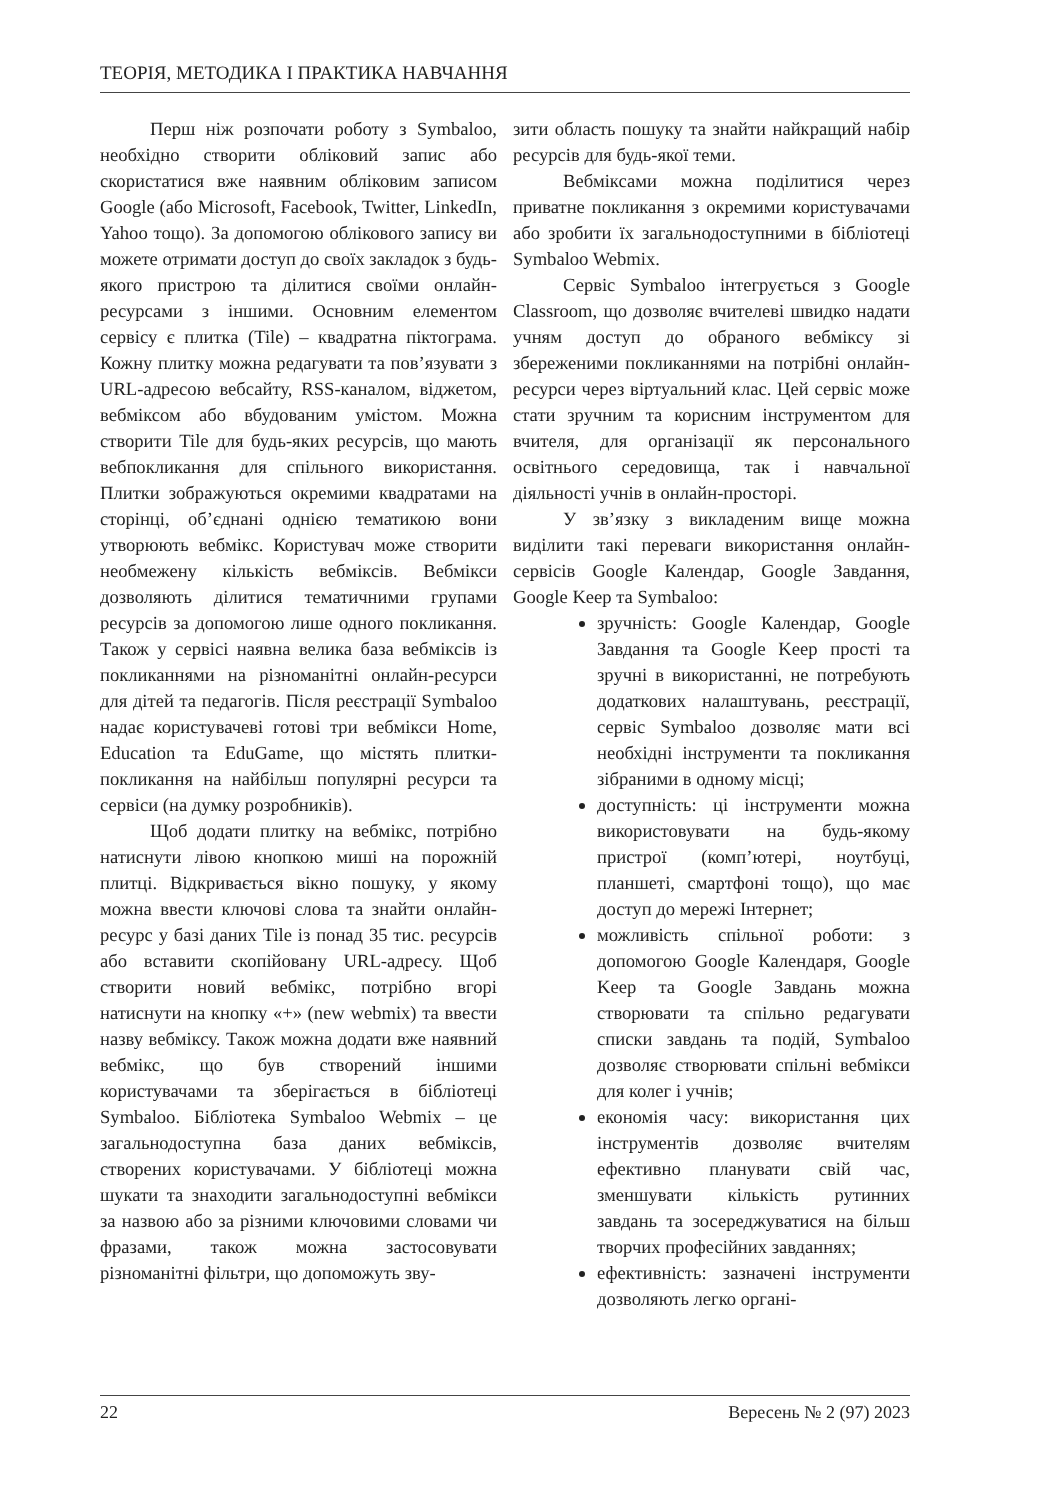ТЕОРІЯ, МЕТОДИКА І ПРАКТИКА НАВЧАННЯ
Перш ніж розпочати роботу з Symbaloo, необхідно створити обліковий запис або скористатися вже наявним обліковим записом Google (або Microsoft, Facebook, Twitter, LinkedIn, Yahoo тощо). За допомогою облікового запису ви можете отримати доступ до своїх закладок з будь-якого пристрою та ділитися своїми онлайн-ресурсами з іншими. Основним елементом сервісу є плитка (Tile) – квадратна піктограма. Кожну плитку можна редагувати та пов’язувати з URL-адресою вебсайту, RSS-каналом, віджетом, вебміксом або вбудованим умістом. Можна створити Tile для будь-яких ресурсів, що мають вебпокликання для спільного використання. Плитки зображуються окремими квадратами на сторінці, об’єднані однією тематикою вони утворюють вебмікс. Користувач може створити необмежену кількість вебміксів. Вебмікси дозволяють ділитися тематичними групами ресурсів за допомогою лише одного покликання. Також у сервісі наявна велика база вебміксів із покликаннями на різноманітні онлайн-ресурси для дітей та педагогів. Після реєстрації Symbaloo надає користувачеві готові три вебмікси Home, Education та EduGame, що містять плитки-покликання на найбільш популярні ресурси та сервіси (на думку розробників).
Щоб додати плитку на вебмікс, потрібно натиснути лівою кнопкою миші на порожній плитці. Відкривається вікно пошуку, у якому можна ввести ключові слова та знайти онлайн-ресурс у базі даних Tile із понад 35 тис. ресурсів або вставити скопійовану URL-адресу. Щоб створити новий вебмікс, потрібно вгорі натиснути на кнопку «+» (new webmix) та ввести назву вебміксу. Також можна додати вже наявний вебмікс, що був створений іншими користувачами та зберігається в бібліотеці Symbaloo. Бібліотека Symbaloo Webmix – це загальнодоступна база даних вебміксів, створених користувачами. У бібліотеці можна шукати та знаходити загальнодоступні вебмікси за назвою або за різними ключовими словами чи фразами, також можна застосовувати різноманітні фільтри, що допоможуть зву-
зити область пошуку та знайти найкращий набір ресурсів для будь-якої теми.
Вебміксами можна поділитися через приватне покликання з окремими користувачами або зробити їх загальнодоступними в бібліотеці Symbaloo Webmix.
Сервіс Symbaloo інтегрується з Google Classroom, що дозволяє вчителеві швидко надати учням доступ до обраного вебміксу зі збереженими покликаннями на потрібні онлайн-ресурси через віртуальний клас. Цей сервіс може стати зручним та корисним інструментом для вчителя, для організації як персонального освітнього середовища, так і навчальної діяльності учнів в онлайн-просторі.
У зв’язку з викладеним вище можна виділити такі переваги використання онлайн-сервісів Google Календар, Google Завдання, Google Keep та Symbaloo:
зручність: Google Календар, Google Завдання та Google Keep прості та зручні в використанні, не потребують додаткових налаштувань, реєстрації, сервіс Symbaloo дозволяє мати всі необхідні інструменти та покликання зібраними в одному місці;
доступність: ці інструменти можна використовувати на будь-якому пристрої (комп’ютері, ноутбуці, планшеті, смартфоні тощо), що має доступ до мережі Інтернет;
можливість спільної роботи: з допомогою Google Календаря, Google Keep та Google Завдань можна створювати та спільно редагувати списки завдань та подій, Symbaloo дозволяє створювати спільні вебмікси для колег і учнів;
економія часу: використання цих інструментів дозволяє вчителям ефективно планувати свій час, зменшувати кількість рутинних завдань та зосереджуватися на більш творчих професійних завданнях;
ефективність: зазначені інструменти дозволяють легко органі-
22 Вересень № 2 (97) 2023